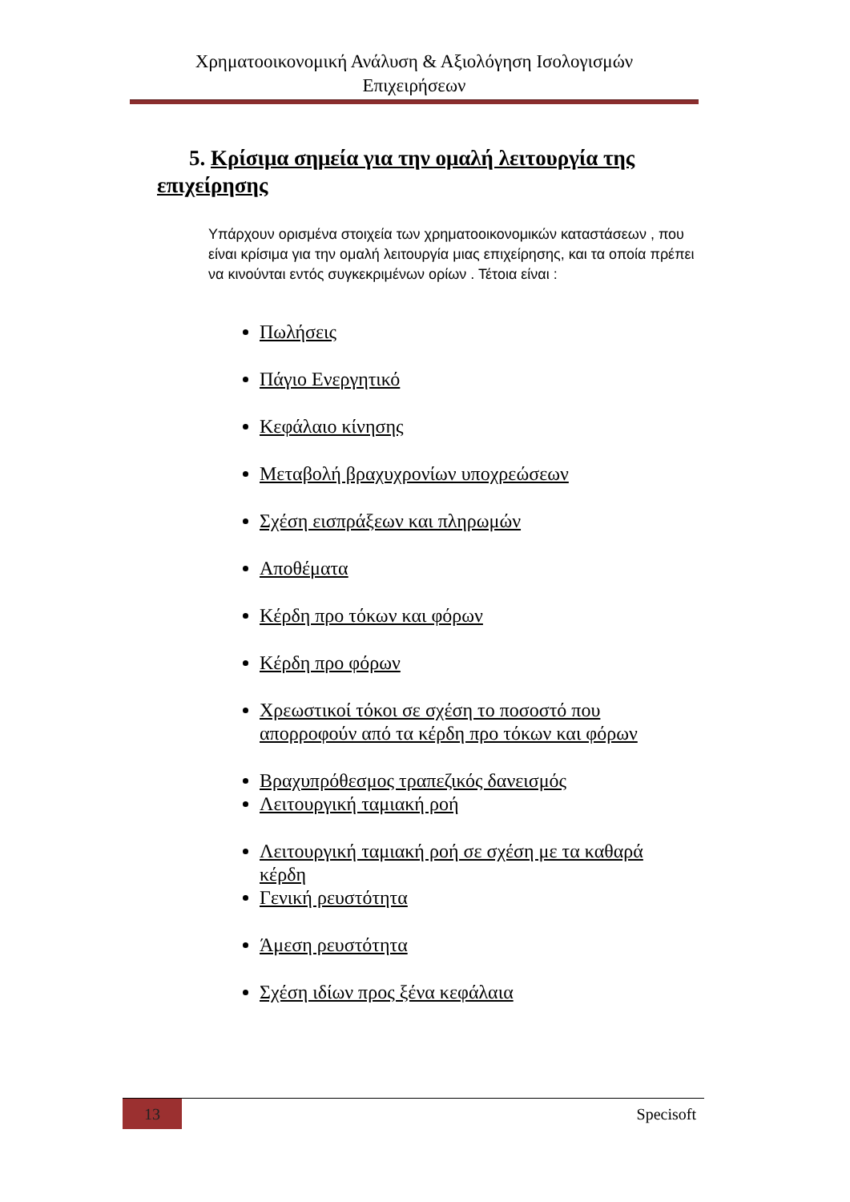Χρηματοοικονομική Ανάλυση & Αξιολόγηση Ισολογισμών
Επιχειρήσεων
5. Κρίσιμα σημεία για την ομαλή λειτουργία της επιχείρησης
Υπάρχουν ορισμένα στοιχεία των χρηματοοικονομικών καταστάσεων , που είναι κρίσιμα για την ομαλή λειτουργία μιας επιχείρησης, και τα οποία πρέπει να κινούνται εντός συγκεκριμένων ορίων . Τέτοια είναι :
Πωλήσεις
Πάγιο Ενεργητικό
Κεφάλαιο κίνησης
Μεταβολή βραχυχρονίων υποχρεώσεων
Σχέση εισπράξεων και πληρωμών
Αποθέματα
Κέρδη προ τόκων και φόρων
Κέρδη προ φόρων
Χρεωστικοί τόκοι σε σχέση το ποσοστό που απορροφούν από τα κέρδη προ τόκων και φόρων
Βραχυπρόθεσμος τραπεζικός δανεισμός
Λειτουργική ταμιακή ροή
Λειτουργική ταμιακή ροή σε σχέση με τα καθαρά κέρδη
Γενική ρευστότητα
Άμεση ρευστότητα
Σχέση ιδίων προς ξένα κεφάλαια
13 Specisoft